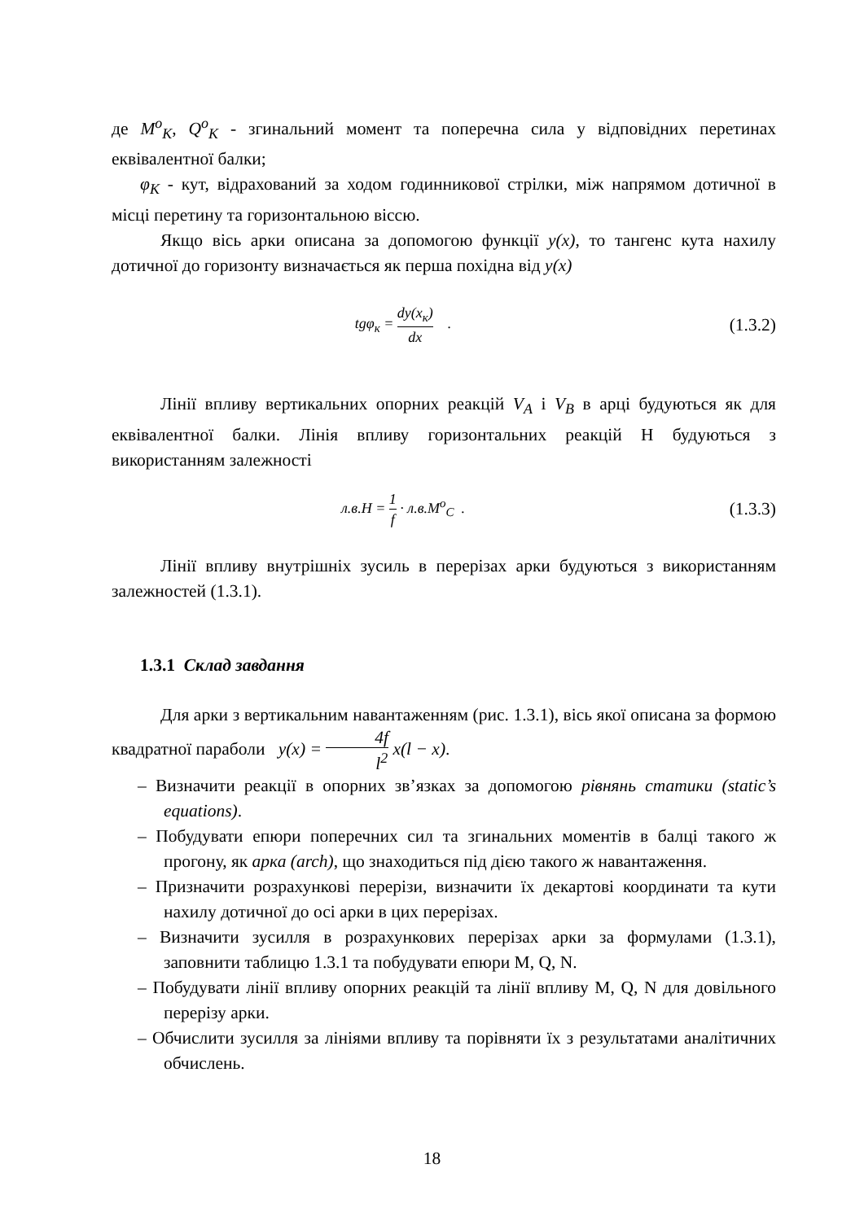де M<sup>o</sup><sub>K</sub>, Q<sup>o</sup><sub>K</sub> - згинальний момент та поперечна сила у відповідних перетинах еквівалентної балки;
φ<sub>K</sub> - кут, відрахований за ходом годинникової стрілки, між напрямом дотичної в місці перетину та горизонтальною віссю.
Якщо вісь арки описана за допомогою функції y(x), то тангенс кута нахилу дотичної до горизонту визначається як перша похідна від y(x)
tgφ<sub>к</sub> = dy(x<sub>к</sub>) dx .
(1.3.2)
Лінії впливу вертикальних опорних реакцій V<sub>A</sub> і V<sub>B</sub> в арці будуються як для еквівалентної балки. Лінія впливу горизонтальних реакцій H будуються з використанням залежності
л.в.H = 1 f · л.в.M<sup>o</sup><sub>C</sub> .
(1.3.3)
Лінії впливу внутрішніх зусиль в перерізах арки будуються з використанням залежностей (1.3.1).
1.3.1 Склад завдання
Для арки з вертикальним навантаженням (рис. 1.3.1), вісь якої описана за формою квадратної параболи y(x) = 4f l<sup>2</sup> x(l − x).
– Визначити реакції в опорних зв’язках за допомогою рівнянь статики (static’s equations).
– Побудувати епюри поперечних сил та згинальних моментів в балці такого ж прогону, як арка (arch), що знаходиться під дією такого ж навантаження.
– Призначити розрахункові перерізи, визначити їх декартові координати та кути нахилу дотичної до осі арки в цих перерізах.
– Визначити зусилля в розрахункових перерізах арки за формулами (1.3.1), заповнити таблицю 1.3.1 та побудувати епюри M, Q, N.
– Побудувати лінії впливу опорних реакцій та лінії впливу M, Q, N для довільного перерізу арки.
– Обчислити зусилля за лініями впливу та порівняти їх з результатами аналітичних обчислень.
18